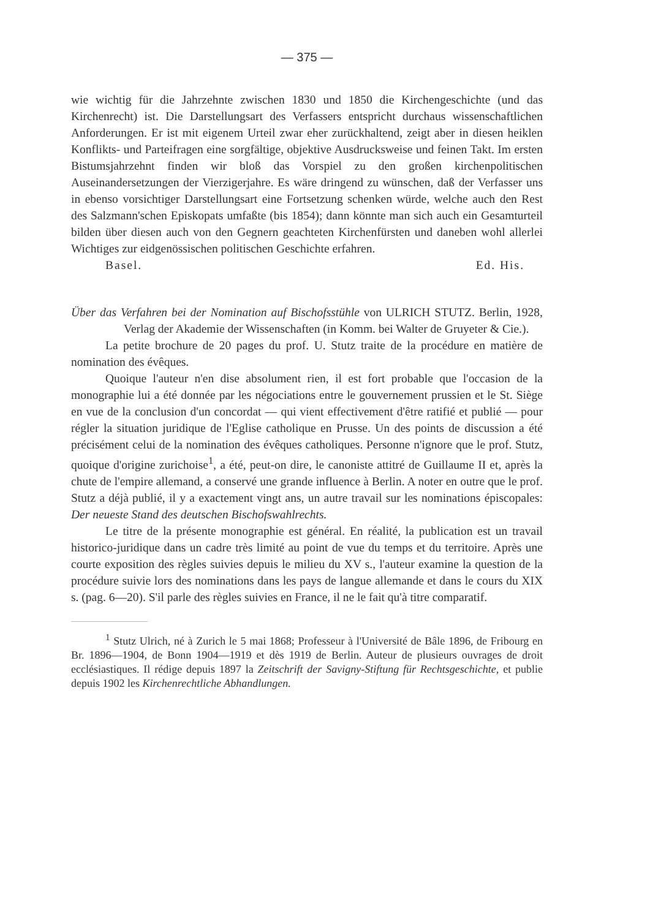— 375 —
wie wichtig für die Jahrzehnte zwischen 1830 und 1850 die Kirchengeschichte (und das Kirchenrecht) ist. Die Darstellungsart des Verfassers entspricht durchaus wissenschaftlichen Anforderungen. Er ist mit eigenem Urteil zwar eher zurückhaltend, zeigt aber in diesen heiklen Konflikts- und Parteifragen eine sorgfältige, objektive Ausdrucksweise und feinen Takt. Im ersten Bistumsjahrzehnt finden wir bloß das Vorspiel zu den großen kirchenpolitischen Auseinandersetzungen der Vierzigerjahre. Es wäre dringend zu wünschen, daß der Verfasser uns in ebenso vorsichtiger Darstellungsart eine Fortsetzung schenken würde, welche auch den Rest des Salzmann'schen Episkopats umfaßte (bis 1854); dann könnte man sich auch ein Gesamturteil bilden über diesen auch von den Gegnern geachteten Kirchenfürsten und daneben wohl allerlei Wichtiges zur eidgenössischen politischen Geschichte erfahren.
Basel. Ed. His.
Über das Verfahren bei der Nomination auf Bischofsstühle von ULRICH STUTZ. Berlin, 1928, Verlag der Akademie der Wissenschaften (in Komm. bei Walter de Gruyeter & Cie.).
La petite brochure de 20 pages du prof. U. Stutz traite de la procédure en matière de nomination des évêques.
Quoique l'auteur n'en dise absolument rien, il est fort probable que l'occasion de la monographie lui a été donnée par les négociations entre le gouvernement prussien et le St. Siège en vue de la conclusion d'un concordat — qui vient effectivement d'être ratifié et publié — pour régler la situation juridique de l'Eglise catholique en Prusse. Un des points de discussion a été précisément celui de la nomination des évêques catholiques. Personne n'ignore que le prof. Stutz, quoique d'origine zurichoise<sup>1</sup>, a été, peut-on dire, le canoniste attitré de Guillaume II et, après la chute de l'empire allemand, a conservé une grande influence à Berlin. A noter en outre que le prof. Stutz a déjà publié, il y a exactement vingt ans, un autre travail sur les nominations épiscopales: Der neueste Stand des deutschen Bischofswahlrechts.
Le titre de la présente monographie est général. En réalité, la publication est un travail historico-juridique dans un cadre très limité au point de vue du temps et du territoire. Après une courte exposition des règles suivies depuis le milieu du XV s., l'auteur examine la question de la procédure suivie lors des nominations dans les pays de langue allemande et dans le cours du XIX s. (pag. 6—20). S'il parle des règles suivies en France, il ne le fait qu'à titre comparatif.
<sup>1</sup> Stutz Ulrich, né à Zurich le 5 mai 1868; Professeur à l'Université de Bâle 1896, de Fribourg en Br. 1896—1904, de Bonn 1904—1919 et dès 1919 de Berlin. Auteur de plusieurs ouvrages de droit ecclésiastiques. Il rédige depuis 1897 la Zeitschrift der Savigny-Stiftung für Rechtsgeschichte, et publie depuis 1902 les Kirchenrechtliche Abhandlungen.